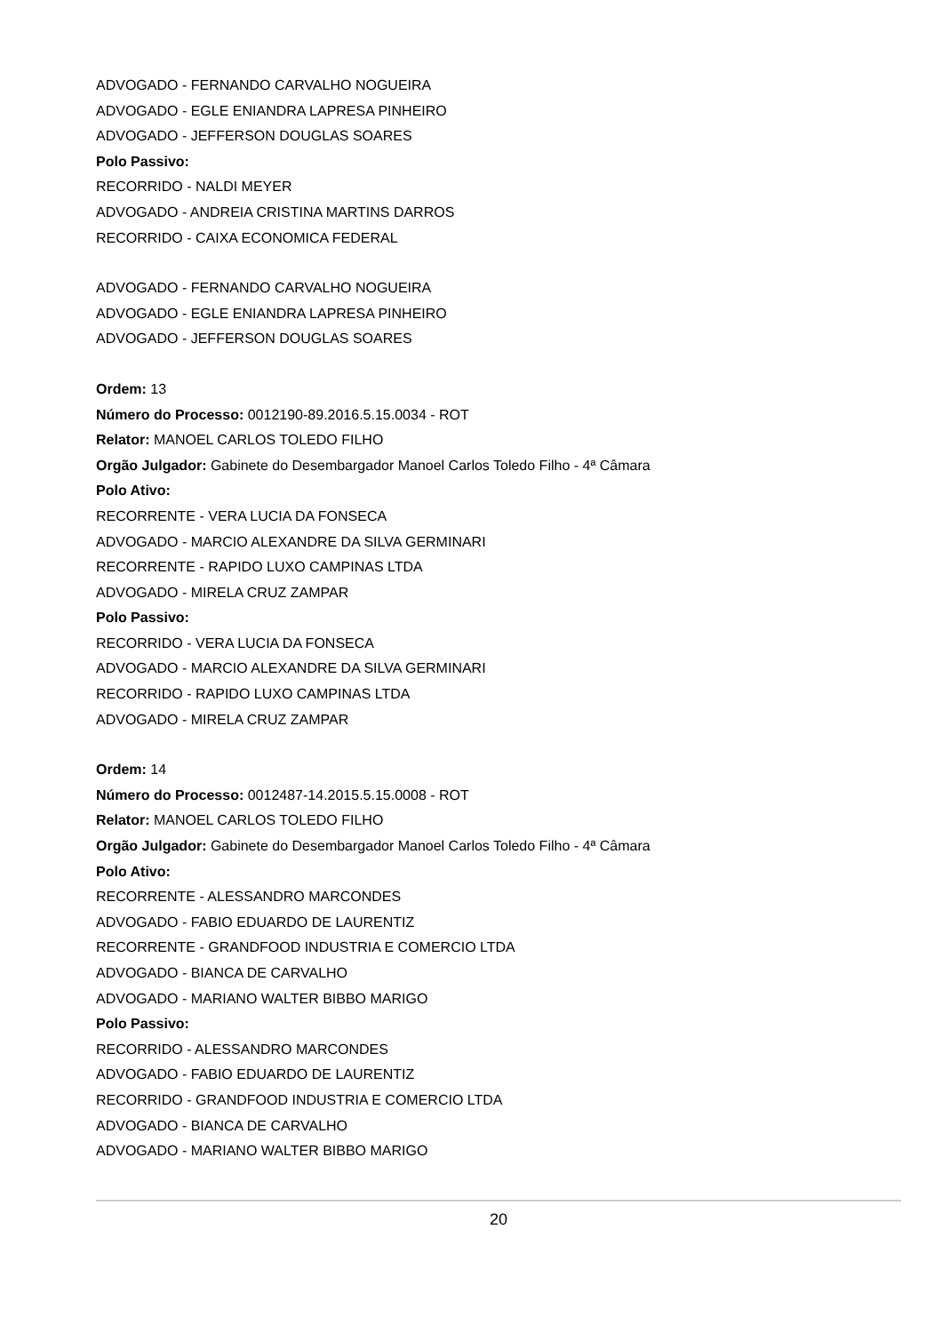ADVOGADO - FERNANDO CARVALHO NOGUEIRA
ADVOGADO - EGLE ENIANDRA LAPRESA PINHEIRO
ADVOGADO - JEFFERSON DOUGLAS SOARES
Polo Passivo:
RECORRIDO - NALDI MEYER
ADVOGADO - ANDREIA CRISTINA MARTINS DARROS
RECORRIDO - CAIXA ECONOMICA FEDERAL
ADVOGADO - FERNANDO CARVALHO NOGUEIRA
ADVOGADO - EGLE ENIANDRA LAPRESA PINHEIRO
ADVOGADO - JEFFERSON DOUGLAS SOARES
Ordem: 13
Número do Processo: 0012190-89.2016.5.15.0034 - ROT
Relator: MANOEL CARLOS TOLEDO FILHO
Orgão Julgador: Gabinete do Desembargador Manoel Carlos Toledo Filho - 4ª Câmara
Polo Ativo:
RECORRENTE - VERA LUCIA DA FONSECA
ADVOGADO - MARCIO ALEXANDRE DA SILVA GERMINARI
RECORRENTE - RAPIDO LUXO CAMPINAS LTDA
ADVOGADO - MIRELA CRUZ ZAMPAR
Polo Passivo:
RECORRIDO - VERA LUCIA DA FONSECA
ADVOGADO - MARCIO ALEXANDRE DA SILVA GERMINARI
RECORRIDO - RAPIDO LUXO CAMPINAS LTDA
ADVOGADO - MIRELA CRUZ ZAMPAR
Ordem: 14
Número do Processo: 0012487-14.2015.5.15.0008 - ROT
Relator: MANOEL CARLOS TOLEDO FILHO
Orgão Julgador: Gabinete do Desembargador Manoel Carlos Toledo Filho - 4ª Câmara
Polo Ativo:
RECORRENTE - ALESSANDRO MARCONDES
ADVOGADO - FABIO EDUARDO DE LAURENTIZ
RECORRENTE - GRANDFOOD INDUSTRIA E COMERCIO LTDA
ADVOGADO - BIANCA DE CARVALHO
ADVOGADO - MARIANO WALTER BIBBO MARIGO
Polo Passivo:
RECORRIDO - ALESSANDRO MARCONDES
ADVOGADO - FABIO EDUARDO DE LAURENTIZ
RECORRIDO - GRANDFOOD INDUSTRIA E COMERCIO LTDA
ADVOGADO - BIANCA DE CARVALHO
ADVOGADO - MARIANO WALTER BIBBO MARIGO
20